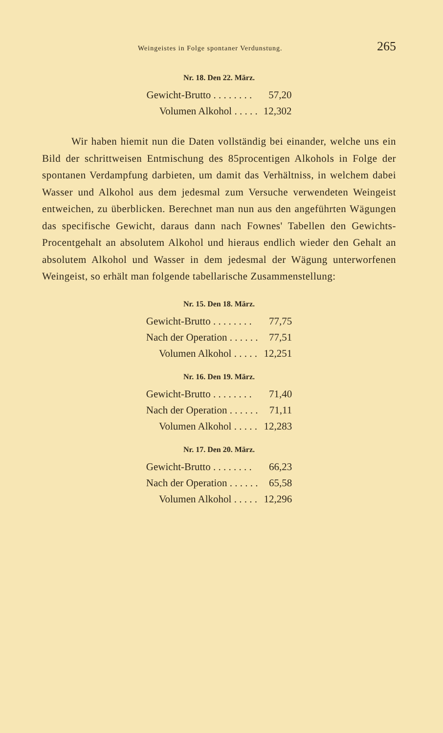Weingeistes in Folge spontaner Verdunstung. 265
Nr. 18. Den 22. März.
| Gewicht-Brutto . . . . . . . . | 57,20 |
| Volumen Alkohol . . . . . | 12,302 |
Wir haben hiemit nun die Daten vollständig bei einander, welche uns ein Bild der schrittweisen Entmischung des 85procentigen Alkohols in Folge der spontanen Verdampfung darbieten, um damit das Verhältniss, in welchem dabei Wasser und Alkohol aus dem jedesmal zum Versuche verwendeten Weingeist entweichen, zu überblicken. Berechnet man nun aus den angeführten Wägungen das specifische Gewicht, daraus dann nach Fownes' Tabellen den Gewichts-Procentgehalt an absolutem Alkohol und hieraus endlich wieder den Gehalt an absolutem Alkohol und Wasser in dem jedesmal der Wägung unterworfenen Weingeist, so erhält man folgende tabellarische Zusammenstellung:
Nr. 15. Den 18. März.
| Gewicht-Brutto . . . . . . . . | 77,75 |
| Nach der Operation . . . . . . | 77,51 |
| Volumen Alkohol . . . . . | 12,251 |
Nr. 16. Den 19. März.
| Gewicht-Brutto . . . . . . . . | 71,40 |
| Nach der Operation . . . . . . | 71,11 |
| Volumen Alkohol . . . . . | 12,283 |
Nr. 17. Den 20. März.
| Gewicht-Brutto . . . . . . . . | 66,23 |
| Nach der Operation . . . . . . | 65,58 |
| Volumen Alkohol . . . . . | 12,296 |